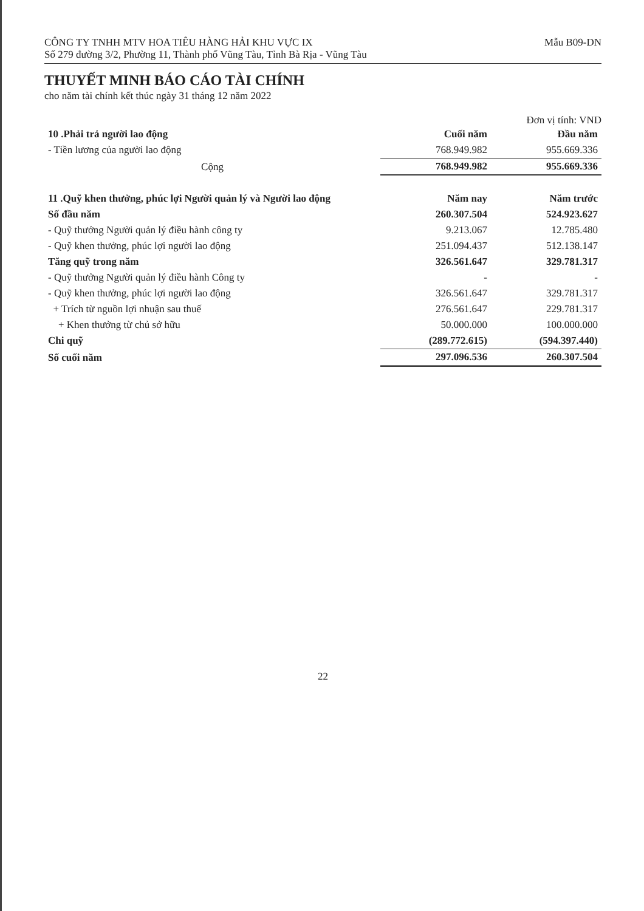CÔNG TY TNHH MTV HOA TIÊU HÀNG HẢI KHU VỰC IX
Số 279 đường 3/2, Phường 11, Thành phố Vũng Tàu, Tỉnh Bà Rịa - Vũng Tàu
Mẫu B09-DN
THUYẾT MINH BÁO CÁO TÀI CHÍNH
cho năm tài chính kết thúc ngày 31 tháng 12 năm 2022
Đơn vị tính: VND
| 10 .Phải trả người lao động | Cuối năm | Đầu năm |
| - Tiền lương của người lao động | 768.949.982 | 955.669.336 |
| Cộng | 768.949.982 | 955.669.336 |
| 11 .Quỹ khen thưởng, phúc lợi Người quản lý và Người lao động | Năm nay | Năm trước |
| Số đầu năm | 260.307.504 | 524.923.627 |
| - Quỹ thưởng Người quản lý điều hành công ty | 9.213.067 | 12.785.480 |
| - Quỹ khen thưởng, phúc lợi người lao động | 251.094.437 | 512.138.147 |
| Tăng quỹ trong năm | 326.561.647 | 329.781.317 |
| - Quỹ thưởng Người quản lý điều hành Công ty | - | - |
| - Quỹ khen thưởng, phúc lợi người lao động | 326.561.647 | 329.781.317 |
| + Trích từ nguồn lợi nhuận sau thuế | 276.561.647 | 229.781.317 |
| + Khen thưởng từ chủ sở hữu | 50.000.000 | 100.000.000 |
| Chi quỹ | (289.772.615) | (594.397.440) |
| Số cuối năm | 297.096.536 | 260.307.504 |
22